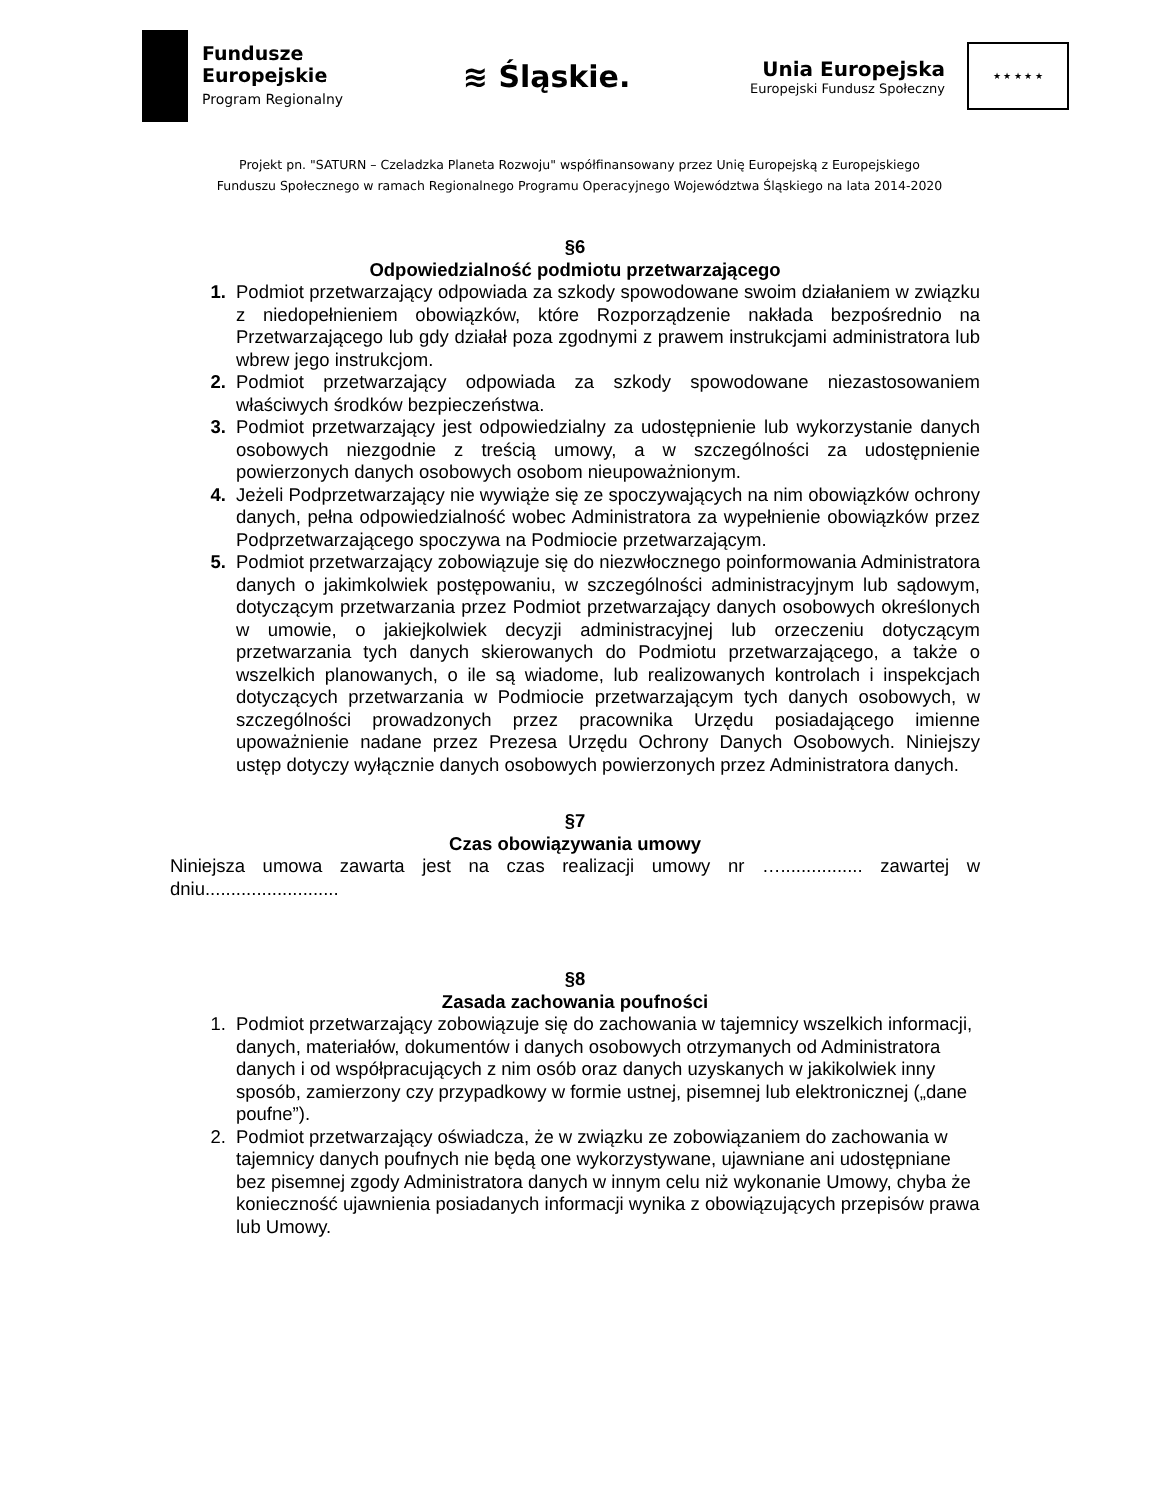Fundusze
Europejskie
Program Regionalny
≋ Śląskie.
Unia Europejska
Europejski Fundusz Społeczny
★ ★ ★ ★ ★
Projekt pn. "SATURN – Czeladzka Planeta Rozwoju" współfinansowany przez Unię Europejską z Europejskiego
Funduszu Społecznego w ramach Regionalnego Programu Operacyjnego Województwa Śląskiego na lata 2014-2020
§6
Odpowiedzialność podmiotu przetwarzającego
1. Podmiot przetwarzający odpowiada za szkody spowodowane swoim działaniem w związku z niedopełnieniem obowiązków, które Rozporządzenie nakłada bezpośrednio na Przetwarzającego lub gdy działał poza zgodnymi z prawem instrukcjami administratora lub wbrew jego instrukcjom.
2. Podmiot przetwarzający odpowiada za szkody spowodowane niezastosowaniem właściwych środków bezpieczeństwa.
3. Podmiot przetwarzający jest odpowiedzialny za udostępnienie lub wykorzystanie danych osobowych niezgodnie z treścią umowy, a w szczególności za udostępnienie powierzonych danych osobowych osobom nieupoważnionym.
4. Jeżeli Podprzetwarzający nie wywiąże się ze spoczywających na nim obowiązków ochrony danych, pełna odpowiedzialność wobec Administratora za wypełnienie obowiązków przez Podprzetwarzającego spoczywa na Podmiocie przetwarzającym.
5. Podmiot przetwarzający zobowiązuje się do niezwłocznego poinformowania Administratora danych o jakimkolwiek postępowaniu, w szczególności administracyjnym lub sądowym, dotyczącym przetwarzania przez Podmiot przetwarzający danych osobowych określonych w umowie, o jakiejkolwiek decyzji administracyjnej lub orzeczeniu dotyczącym przetwarzania tych danych skierowanych do Podmiotu przetwarzającego, a także o wszelkich planowanych, o ile są wiadome, lub realizowanych kontrolach i inspekcjach dotyczących przetwarzania w Podmiocie przetwarzającym tych danych osobowych, w szczególności prowadzonych przez pracownika Urzędu posiadającego imienne upoważnienie nadane przez Prezesa Urzędu Ochrony Danych Osobowych. Niniejszy ustęp dotyczy wyłącznie danych osobowych powierzonych przez Administratora danych.
§7
Czas obowiązywania umowy
Niniejsza umowa zawarta jest na czas realizacji umowy nr …................ zawartej w dniu..........................
§8
Zasada zachowania poufności
1. Podmiot przetwarzający zobowiązuje się do zachowania w tajemnicy wszelkich informacji, danych, materiałów, dokumentów i danych osobowych otrzymanych od Administratora danych i od współpracujących z nim osób oraz danych uzyskanych w jakikolwiek inny sposób, zamierzony czy przypadkowy w formie ustnej, pisemnej lub elektronicznej („dane poufne”).
2. Podmiot przetwarzający oświadcza, że w związku ze zobowiązaniem do zachowania w tajemnicy danych poufnych nie będą one wykorzystywane, ujawniane ani udostępniane bez pisemnej zgody Administratora danych w innym celu niż wykonanie Umowy, chyba że konieczność ujawnienia posiadanych informacji wynika z obowiązujących przepisów prawa lub Umowy.